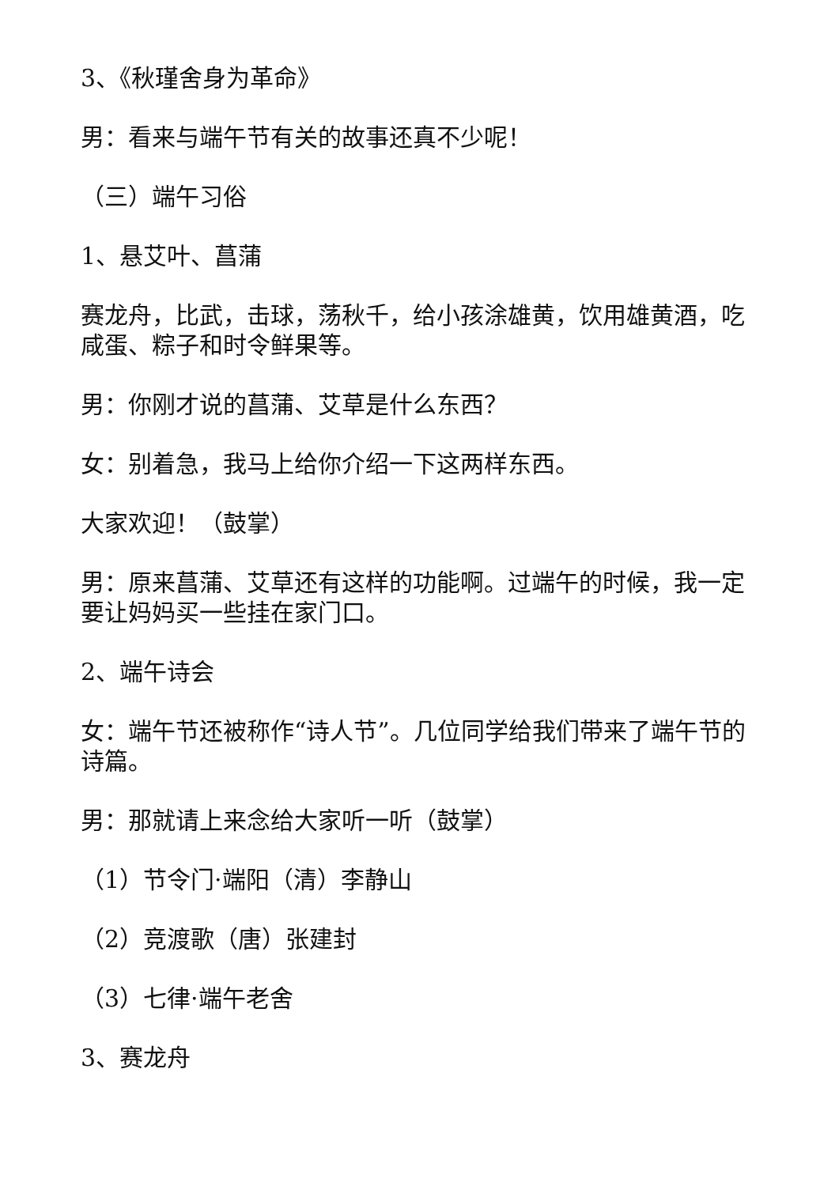3、《秋瑾舍身为革命》
男：看来与端午节有关的故事还真不少呢！
（三）端午习俗
1、悬艾叶、菖蒲
赛龙舟，比武，击球，荡秋千，给小孩涂雄黄，饮用雄黄酒，吃咸蛋、粽子和时令鲜果等。
男：你刚才说的菖蒲、艾草是什么东西？
女：别着急，我马上给你介绍一下这两样东西。
大家欢迎！（鼓掌）
男：原来菖蒲、艾草还有这样的功能啊。过端午的时候，我一定要让妈妈买一些挂在家门口。
2、端午诗会
女：端午节还被称作“诗人节”。几位同学给我们带来了端午节的诗篇。
男：那就请上来念给大家听一听（鼓掌）
（1）节令门·端阳（清）李静山
（2）竞渡歌（唐）张建封
（3）七律·端午老舍
3、赛龙舟